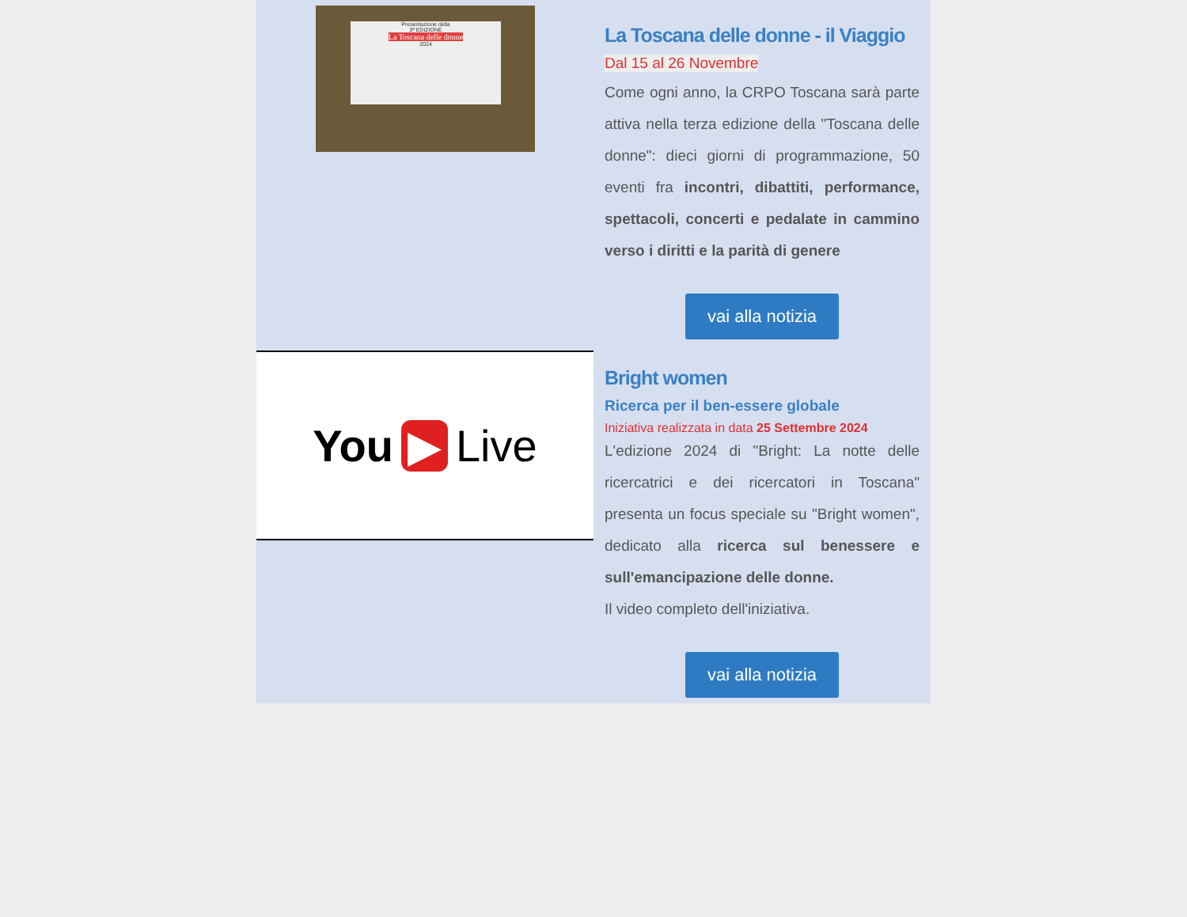Presentazione della
3ª EDIZIONE
La Toscana delle donne
2024
La Toscana delle donne - il Viaggio
Dal 15 al 26 Novembre
Come ogni anno, la CRPO Toscana sarà parte attiva nella terza edizione della "Toscana delle donne": dieci giorni di programmazione, 50 eventi fra incontri, dibattiti, performance, spettacoli, concerti e pedalate in cammino verso i diritti e la parità di genere
vai alla notizia
You ▶ Live
Bright women
Ricerca per il ben-essere globale
Iniziativa realizzata in data 25 Settembre 2024
L'edizione 2024 di "Bright: La notte delle ricercatrici e dei ricercatori in Toscana" presenta un focus speciale su "Bright women", dedicato alla ricerca sul benessere e sull'emancipazione delle donne.
Il video completo dell'iniziativa.
vai alla notizia